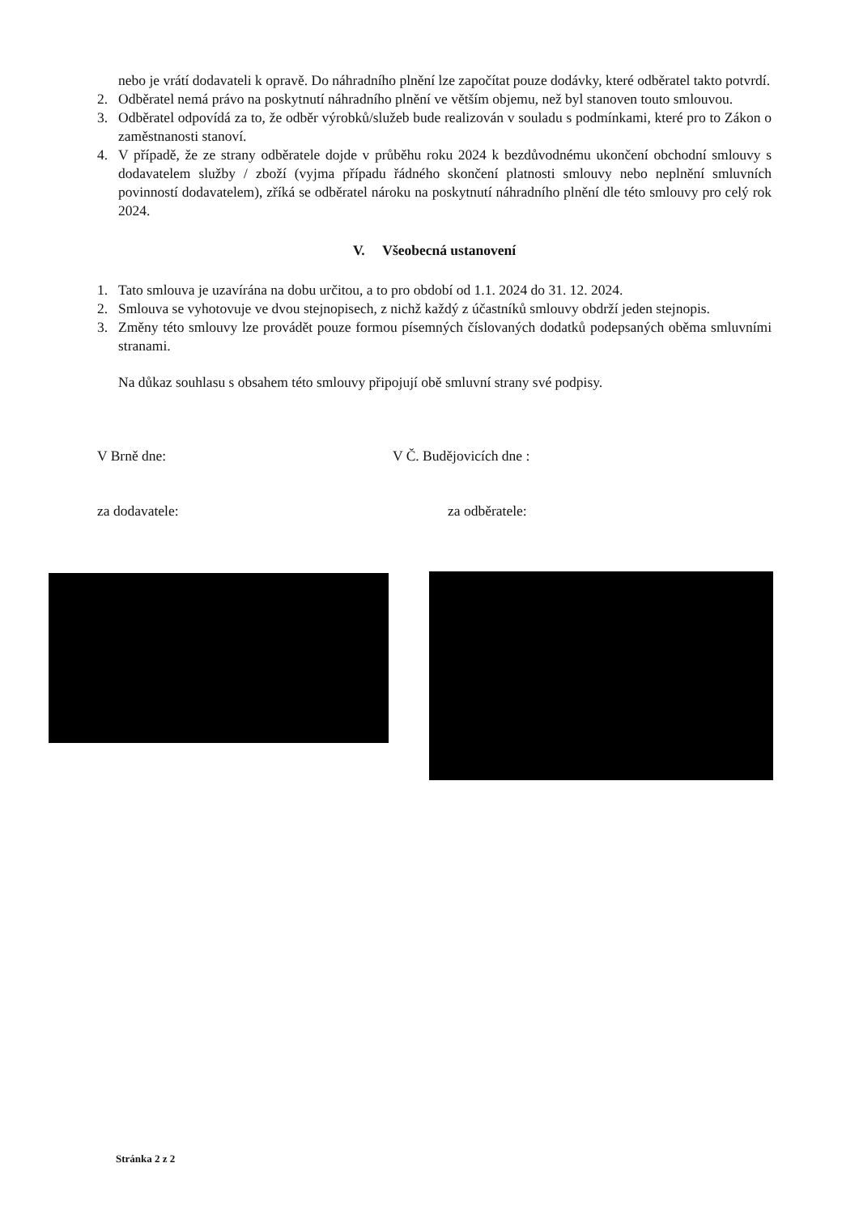nebo je vrátí dodavateli k opravě. Do náhradního plnění lze započítat pouze dodávky, které odběratel takto potvrdí.
2. Odběratel nemá právo na poskytnutí náhradního plnění ve větším objemu, než byl stanoven touto smlouvou.
3. Odběratel odpovídá za to, že odběr výrobků/služeb bude realizován v souladu s podmínkami, které pro to Zákon o zaměstnanosti stanoví.
4. V případě, že ze strany odběratele dojde v průběhu roku 2024 k bezdůvodnému ukončení obchodní smlouvy s dodavatelem služby / zboží (vyjma případu řádného skončení platnosti smlouvy nebo neplnění smluvních povinností dodavatelem), zříká se odběratel nároku na poskytnutí náhradního plnění dle této smlouvy pro celý rok 2024.
V. Všeobecná ustanovení
1. Tato smlouva je uzavírána na dobu určitou, a to pro období od 1.1. 2024 do 31. 12. 2024.
2. Smlouva se vyhotovuje ve dvou stejnopisech, z nichž každý z účastníků smlouvy obdrží jeden stejnopis.
3. Změny této smlouvy lze provádět pouze formou písemných číslovaných dodatků podepsaných oběma smluvními stranami.
Na důkaz souhlasu s obsahem této smlouvy připojují obě smluvní strany své podpisy.
V Brně dne: V Č. Budějovicích dne :
za dodavatele: za odběratele:
Stránka 2 z 2